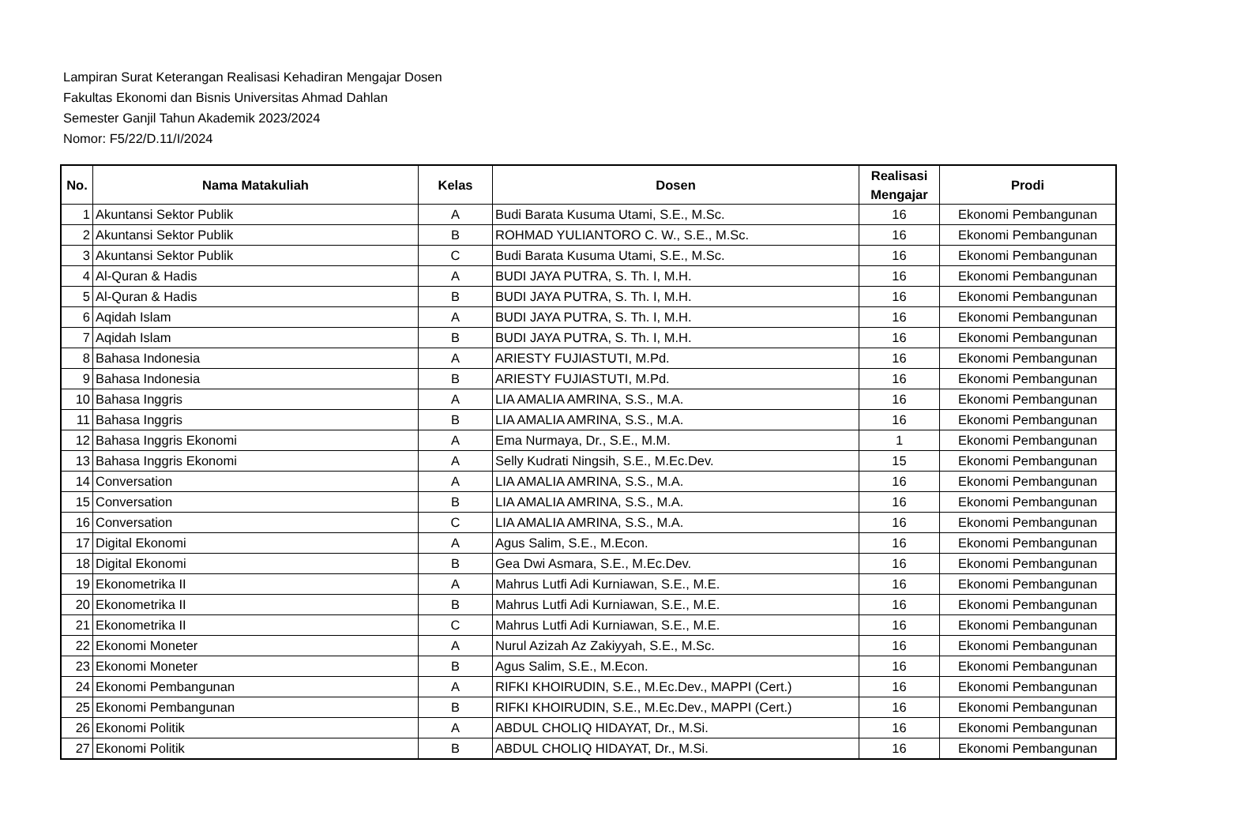Lampiran Surat Keterangan Realisasi Kehadiran Mengajar Dosen
Fakultas Ekonomi dan Bisnis Universitas Ahmad Dahlan
Semester Ganjil Tahun Akademik 2023/2024
Nomor: F5/22/D.11/I/2024
| No. | Nama Matakuliah | Kelas | Dosen | Realisasi Mengajar | Prodi |
| --- | --- | --- | --- | --- | --- |
| 1 | Akuntansi Sektor Publik | A | Budi Barata Kusuma Utami, S.E., M.Sc. | 16 | Ekonomi Pembangunan |
| 2 | Akuntansi Sektor Publik | B | ROHMAD YULIANTORO C. W., S.E., M.Sc. | 16 | Ekonomi Pembangunan |
| 3 | Akuntansi Sektor Publik | C | Budi Barata Kusuma Utami, S.E., M.Sc. | 16 | Ekonomi Pembangunan |
| 4 | Al-Quran & Hadis | A | BUDI JAYA PUTRA, S. Th. I, M.H. | 16 | Ekonomi Pembangunan |
| 5 | Al-Quran & Hadis | B | BUDI JAYA PUTRA, S. Th. I, M.H. | 16 | Ekonomi Pembangunan |
| 6 | Aqidah Islam | A | BUDI JAYA PUTRA, S. Th. I, M.H. | 16 | Ekonomi Pembangunan |
| 7 | Aqidah Islam | B | BUDI JAYA PUTRA, S. Th. I, M.H. | 16 | Ekonomi Pembangunan |
| 8 | Bahasa Indonesia | A | ARIESTY FUJIASTUTI, M.Pd. | 16 | Ekonomi Pembangunan |
| 9 | Bahasa Indonesia | B | ARIESTY FUJIASTUTI, M.Pd. | 16 | Ekonomi Pembangunan |
| 10 | Bahasa Inggris | A | LIA AMALIA AMRINA, S.S., M.A. | 16 | Ekonomi Pembangunan |
| 11 | Bahasa Inggris | B | LIA AMALIA AMRINA, S.S., M.A. | 16 | Ekonomi Pembangunan |
| 12 | Bahasa Inggris Ekonomi | A | Ema Nurmaya, Dr., S.E., M.M. | 1 | Ekonomi Pembangunan |
| 13 | Bahasa Inggris Ekonomi | A | Selly Kudrati Ningsih, S.E., M.Ec.Dev. | 15 | Ekonomi Pembangunan |
| 14 | Conversation | A | LIA AMALIA AMRINA, S.S., M.A. | 16 | Ekonomi Pembangunan |
| 15 | Conversation | B | LIA AMALIA AMRINA, S.S., M.A. | 16 | Ekonomi Pembangunan |
| 16 | Conversation | C | LIA AMALIA AMRINA, S.S., M.A. | 16 | Ekonomi Pembangunan |
| 17 | Digital Ekonomi | A | Agus Salim, S.E., M.Econ. | 16 | Ekonomi Pembangunan |
| 18 | Digital Ekonomi | B | Gea Dwi Asmara, S.E., M.Ec.Dev. | 16 | Ekonomi Pembangunan |
| 19 | Ekonometrika II | A | Mahrus Lutfi Adi Kurniawan, S.E., M.E. | 16 | Ekonomi Pembangunan |
| 20 | Ekonometrika II | B | Mahrus Lutfi Adi Kurniawan, S.E., M.E. | 16 | Ekonomi Pembangunan |
| 21 | Ekonometrika II | C | Mahrus Lutfi Adi Kurniawan, S.E., M.E. | 16 | Ekonomi Pembangunan |
| 22 | Ekonomi Moneter | A | Nurul Azizah Az Zakiyyah, S.E., M.Sc. | 16 | Ekonomi Pembangunan |
| 23 | Ekonomi Moneter | B | Agus Salim, S.E., M.Econ. | 16 | Ekonomi Pembangunan |
| 24 | Ekonomi Pembangunan | A | RIFKI KHOIRUDIN, S.E., M.Ec.Dev., MAPPI (Cert.) | 16 | Ekonomi Pembangunan |
| 25 | Ekonomi Pembangunan | B | RIFKI KHOIRUDIN, S.E., M.Ec.Dev., MAPPI (Cert.) | 16 | Ekonomi Pembangunan |
| 26 | Ekonomi Politik | A | ABDUL CHOLIQ HIDAYAT, Dr., M.Si. | 16 | Ekonomi Pembangunan |
| 27 | Ekonomi Politik | B | ABDUL CHOLIQ HIDAYAT, Dr., M.Si. | 16 | Ekonomi Pembangunan |